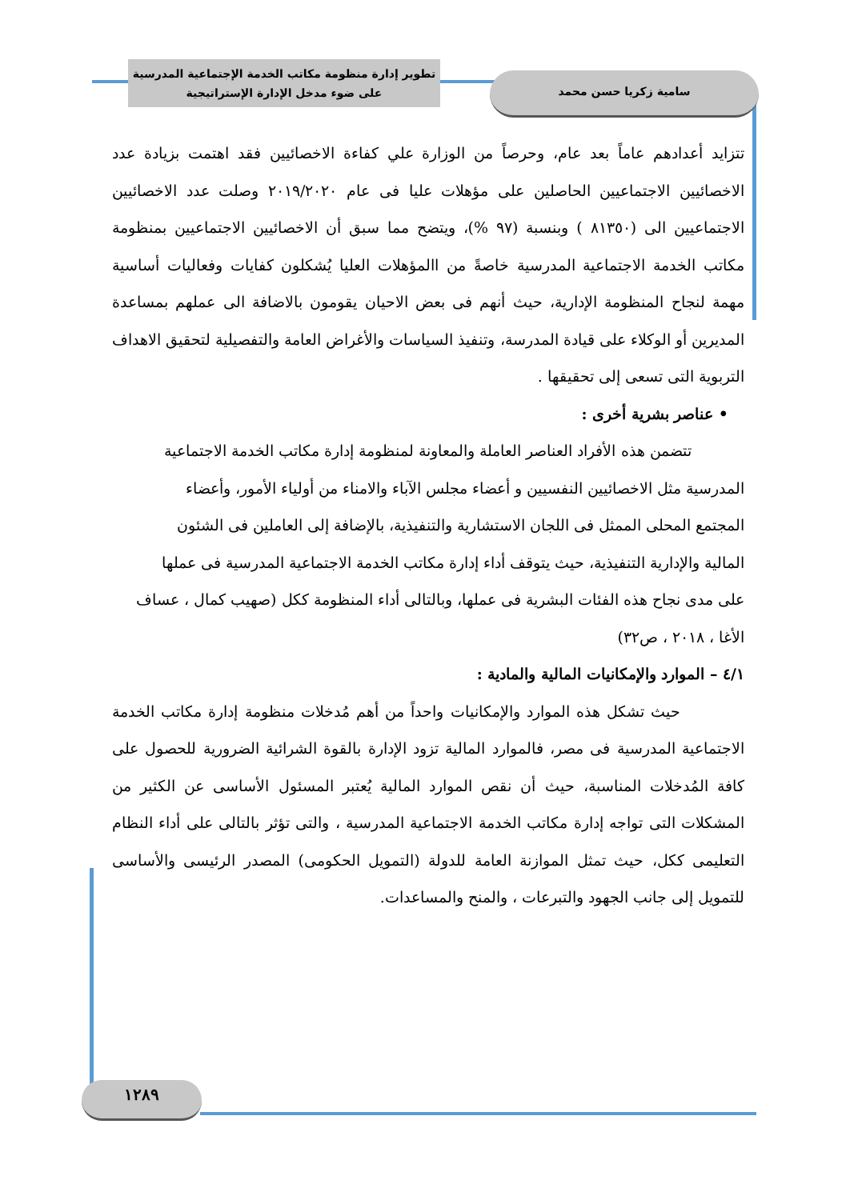تطوير إدارة منظومة مكاتب الخدمة الإجتماعية المدرسية
على ضوء مدخل الإدارة الإستراتيجية
سامية زكريا حسن محمد
تتزايد أعدادهم عاماً بعد عام، وحرصاً من الوزارة علي كفاءة الاخصائيين فقد اهتمت بزيادة عدد الاخصائيين الاجتماعيين الحاصلين على مؤهلات عليا فى عام ٢٠١٩/٢٠٢٠ وصلت عدد الاخصائيين الاجتماعيين الى (٨١٣٥٠ ) وبنسبة (٩٧ %)، ويتضح مما سبق أن الاخصائيين الاجتماعيين بمنظومة مكاتب الخدمة الاجتماعية المدرسية خاصةً من االمؤهلات العليا يُشكلون كفايات وفعاليات أساسية مهمة لنجاح المنظومة الإدارية، حيث أنهم فى بعض الاحيان يقومون بالاضافة الى عملهم بمساعدة المديرين أو الوكلاء على قيادة المدرسة، وتنفيذ السياسات والأغراض العامة والتفصيلية لتحقيق الاهداف التربوية التى تسعى إلى تحقيقها .
• عناصر بشرية أخرى :
تتضمن هذه الأفراد العناصر العاملة والمعاونة لمنظومة إدارة مكاتب الخدمة الاجتماعية المدرسية مثل الاخصائيين النفسيين و أعضاء مجلس الآباء والامناء من أولياء الأمور، وأعضاء المجتمع المحلى الممثل فى اللجان الاستشارية والتنفيذية، بالإضافة إلى العاملين فى الشئون المالية والإدارية التنفيذية، حيث يتوقف أداء إدارة مكاتب الخدمة الاجتماعية المدرسية فى عملها على مدى نجاح هذه الفئات البشرية فى عملها، وبالتالى أداء المنظومة ككل (صهيب كمال ، عساف الأغا ، ٢٠١٨ ، ص٣٢)
٤/١ – الموارد والإمكانيات المالية والمادية :
حيث تشكل هذه الموارد والإمكانيات واحداً من أهم مُدخلات منظومة إدارة مكاتب الخدمة الاجتماعية المدرسية فى مصر، فالموارد المالية تزود الإدارة بالقوة الشرائية الضرورية للحصول على كافة المُدخلات المناسبة، حيث أن نقص الموارد المالية يُعتبر المسئول الأساسى عن الكثير من المشكلات التى تواجه إدارة مكاتب الخدمة الاجتماعية المدرسية ، والتى تؤثر بالتالى على أداء النظام التعليمى ككل، حيث تمثل الموازنة العامة للدولة (التمويل الحكومى) المصدر الرئيسى والأساسى للتمويل إلى جانب الجهود والتبرعات ، والمنح والمساعدات.
١٢٨٩